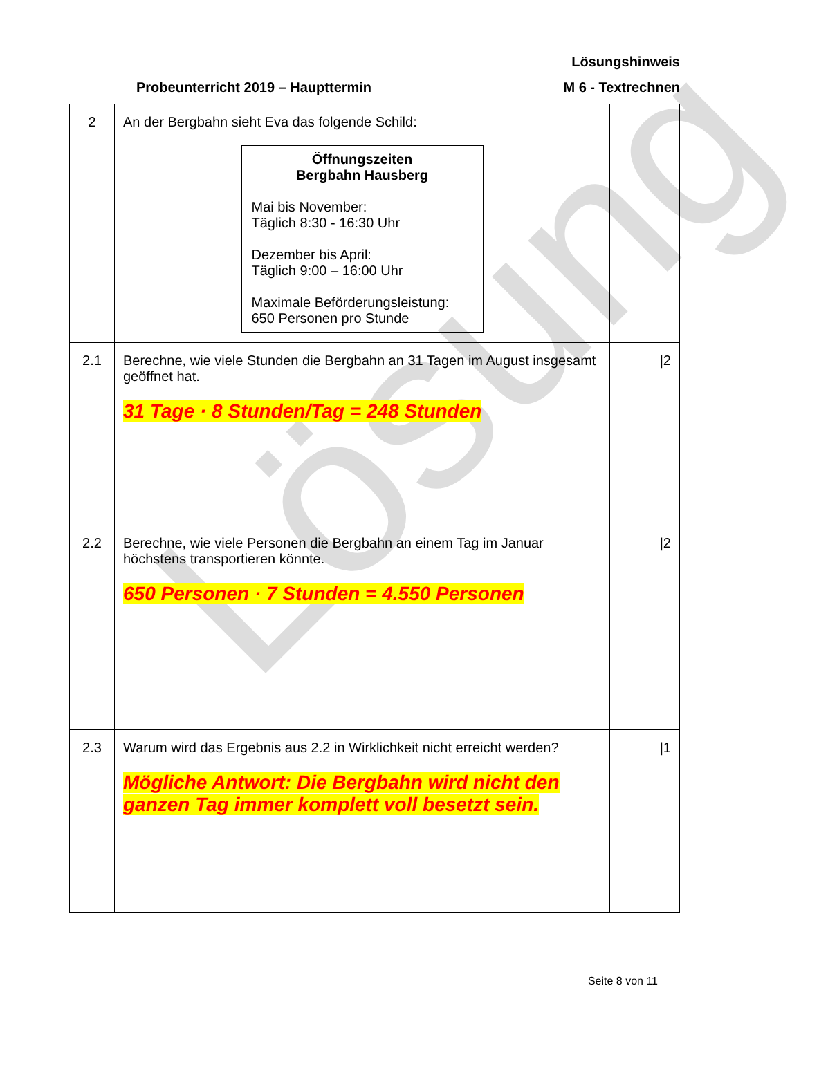Lösung
Lösungshinweis
Probeunterricht 2019 – Haupttermin M 6 - Textrechnen
| 2 | An der Bergbahn sieht Eva das folgende Schild: Öffnungszeiten Bergbahn Hausberg Mai bis November: Täglich 8:30 - 16:30 Uhr Dezember bis April: Täglich 9:00 – 16:00 Uhr Maximale Beförderungsleistung: 650 Personen pro Stunde | |
| 2.1 | Berechne, wie viele Stunden die Bergbahn an 31 Tagen im August insgesamt geöffnet hat. 31 Tage · 8 Stunden/Tag = 248 Stunden | /2 |
| 2.2 | Berechne, wie viele Personen die Bergbahn an einem Tag im Januar höchstens transportieren könnte. 650 Personen · 7 Stunden = 4.550 Personen | /2 |
| 2.3 | Warum wird das Ergebnis aus 2.2 in Wirklichkeit nicht erreicht werden? Mögliche Antwort: Die Bergbahn wird nicht den ganzen Tag immer komplett voll besetzt sein. | /1 |
Seite 8 von 11